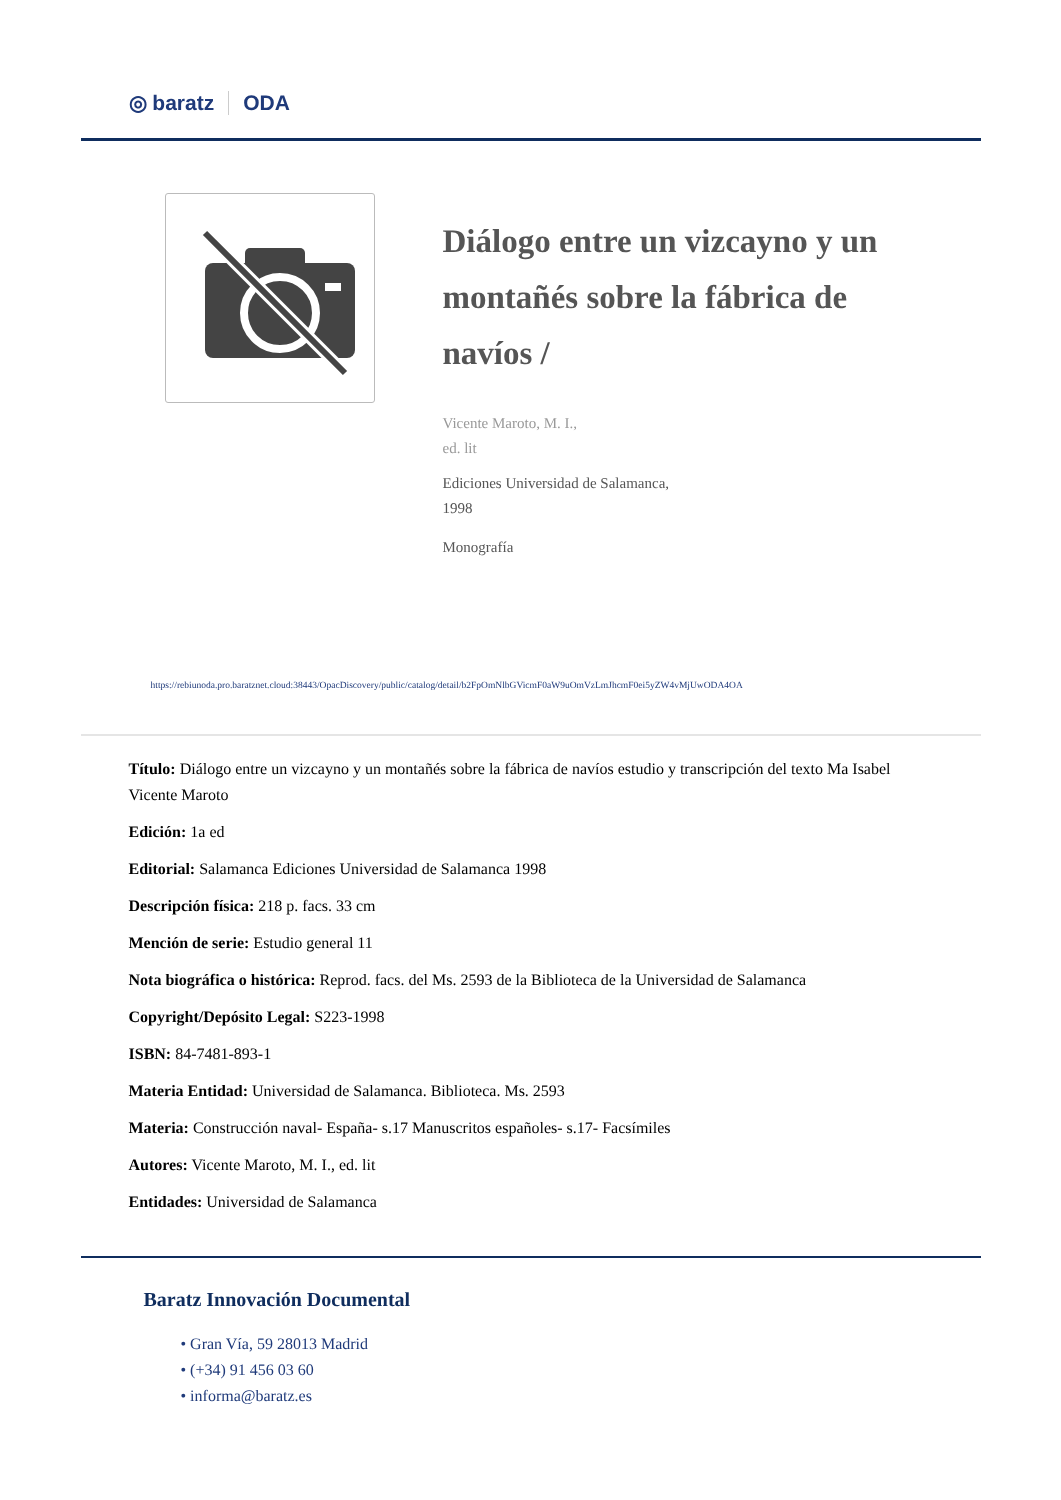◎ baratz ODA
Diálogo entre un vizcayno y un montañés sobre la fábrica de navíos /
Vicente Maroto, M. I.,
ed. lit
Ediciones Universidad de Salamanca,
1998
Monografía
https://rebiunoda.pro.baratznet.cloud:38443/OpacDiscovery/public/catalog/detail/b2FpOmNlbGVicmF0aW9uOmVzLmJhcmF0ei5yZW4vMjUwODA4OA
Título: Diálogo entre un vizcayno y un montañés sobre la fábrica de navíos estudio y transcripción del texto Ma Isabel Vicente Maroto
Edición: 1a ed
Editorial: Salamanca Ediciones Universidad de Salamanca 1998
Descripción física: 218 p. facs. 33 cm
Mención de serie: Estudio general 11
Nota biográfica o histórica: Reprod. facs. del Ms. 2593 de la Biblioteca de la Universidad de Salamanca
Copyright/Depósito Legal: S223-1998
ISBN: 84-7481-893-1
Materia Entidad: Universidad de Salamanca. Biblioteca. Ms. 2593
Materia: Construcción naval- España- s.17 Manuscritos españoles- s.17- Facsímiles
Autores: Vicente Maroto, M. I., ed. lit
Entidades: Universidad de Salamanca
Baratz Innovación Documental
• Gran Vía, 59 28013 Madrid
• (+34) 91 456 03 60
• informa@baratz.es